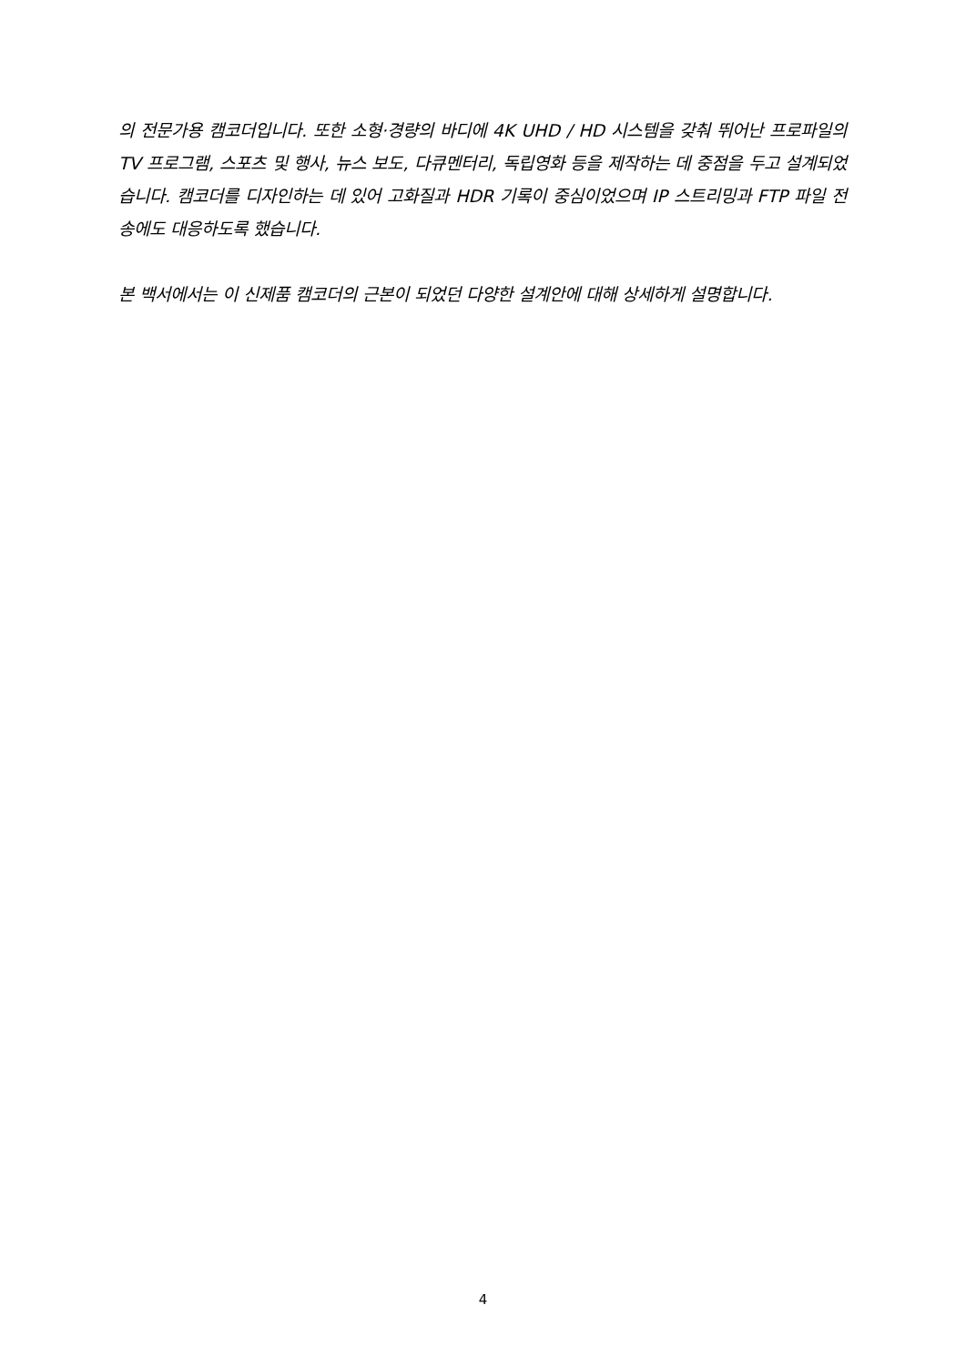의 전문가용 캠코더입니다. 또한 소형·경량의 바디에 4K UHD / HD 시스템을 갖춰 뛰어난 프로파일의 TV 프로그램, 스포츠 및 행사, 뉴스 보도, 다큐멘터리, 독립영화 등을 제작하는 데 중점을 두고 설계되었습니다. 캠코더를 디자인하는 데 있어 고화질과 HDR 기록이 중심이었으며 IP 스트리밍과 FTP 파일 전송에도 대응하도록 했습니다.
본 백서에서는 이 신제품 캠코더의 근본이 되었던 다양한 설계안에 대해 상세하게 설명합니다.
4